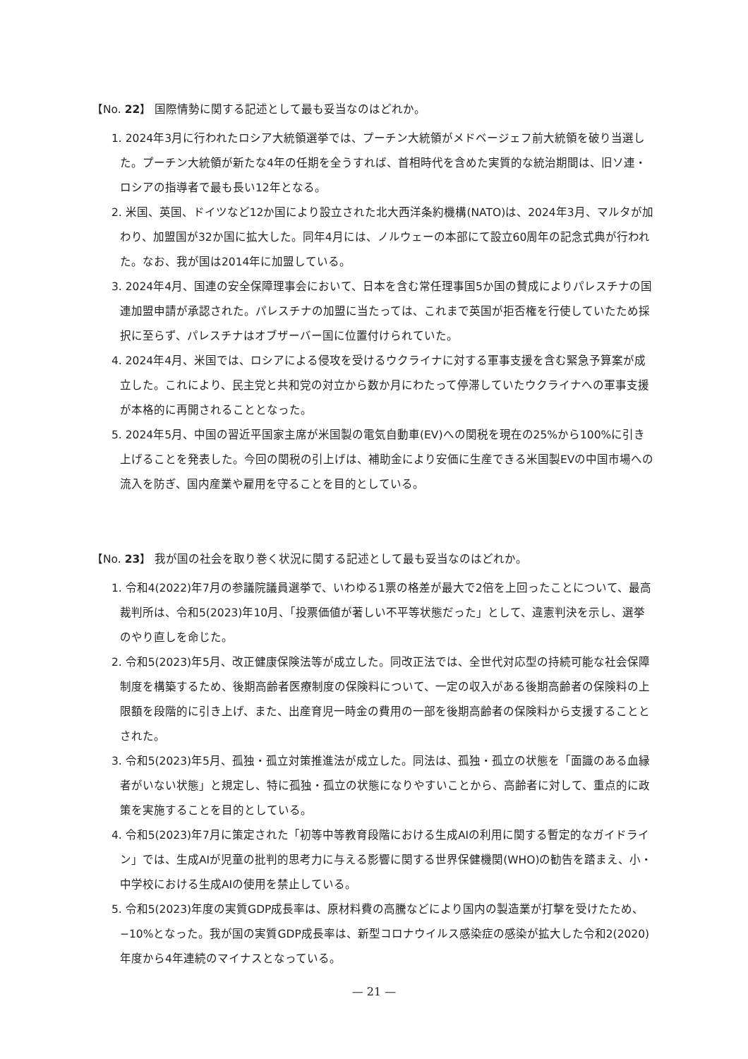【No. 22】 国際情勢に関する記述として最も妥当なのはどれか。
1. 2024年3月に行われたロシア大統領選挙では、プーチン大統領がメドベージェフ前大統領を破り当選した。プーチン大統領が新たな4年の任期を全うすれば、首相時代を含めた実質的な統治期間は、旧ソ連・ロシアの指導者で最も長い12年となる。
2. 米国、英国、ドイツなど12か国により設立された北大西洋条約機構(NATO)は、2024年3月、マルタが加わり、加盟国が32か国に拡大した。同年4月には、ノルウェーの本部にて設立60周年の記念式典が行われた。なお、我が国は2014年に加盟している。
3. 2024年4月、国連の安全保障理事会において、日本を含む常任理事国5か国の賛成によりパレスチナの国連加盟申請が承認された。パレスチナの加盟に当たっては、これまで英国が拒否権を行使していたため採択に至らず、パレスチナはオブザーバー国に位置付けられていた。
4. 2024年4月、米国では、ロシアによる侵攻を受けるウクライナに対する軍事支援を含む緊急予算案が成立した。これにより、民主党と共和党の対立から数か月にわたって停滞していたウクライナへの軍事支援が本格的に再開されることとなった。
5. 2024年5月、中国の習近平国家主席が米国製の電気自動車(EV)への関税を現在の25%から100%に引き上げることを発表した。今回の関税の引上げは、補助金により安価に生産できる米国製EVの中国市場への流入を防ぎ、国内産業や雇用を守ることを目的としている。
【No. 23】 我が国の社会を取り巻く状況に関する記述として最も妥当なのはどれか。
1. 令和4(2022)年7月の参議院議員選挙で、いわゆる1票の格差が最大で2倍を上回ったことについて、最高裁判所は、令和5(2023)年10月、「投票価値が著しい不平等状態だった」として、違憲判決を示し、選挙のやり直しを命じた。
2. 令和5(2023)年5月、改正健康保険法等が成立した。同改正法では、全世代対応型の持続可能な社会保障制度を構築するため、後期高齢者医療制度の保険料について、一定の収入がある後期高齢者の保険料の上限額を段階的に引き上げ、また、出産育児一時金の費用の一部を後期高齢者の保険料から支援することとされた。
3. 令和5(2023)年5月、孤独・孤立対策推進法が成立した。同法は、孤独・孤立の状態を「面識のある血縁者がいない状態」と規定し、特に孤独・孤立の状態になりやすいことから、高齢者に対して、重点的に政策を実施することを目的としている。
4. 令和5(2023)年7月に策定された「初等中等教育段階における生成AIの利用に関する暫定的なガイドライン」では、生成AIが児童の批判的思考力に与える影響に関する世界保健機関(WHO)の勧告を踏まえ、小・中学校における生成AIの使用を禁止している。
5. 令和5(2023)年度の実質GDP成長率は、原材料費の高騰などにより国内の製造業が打撃を受けたため、−10%となった。我が国の実質GDP成長率は、新型コロナウイルス感染症の感染が拡大した令和2(2020)年度から4年連続のマイナスとなっている。
— 21 —